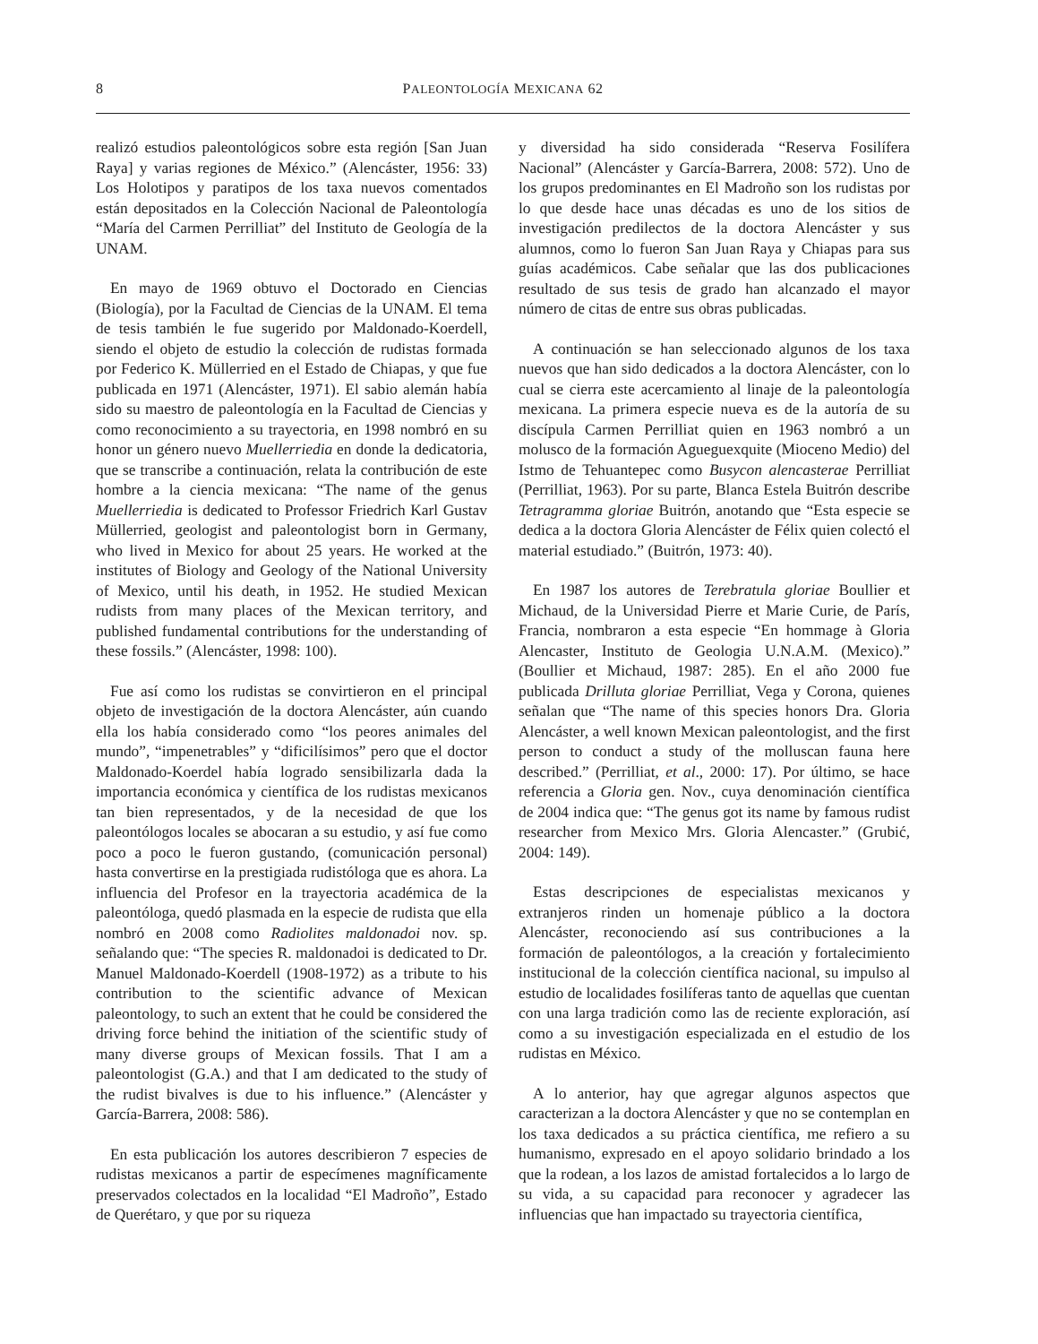8 PALEONTOLOGÍA MEXICANA 62
realizó estudios paleontológicos sobre esta región [San Juan Raya] y varias regiones de México.” (Alencáster, 1956: 33) Los Holotipos y paratipos de los taxa nuevos comentados están depositados en la Colección Nacional de Paleontología “María del Carmen Perrilliat” del Instituto de Geología de la UNAM.
En mayo de 1969 obtuvo el Doctorado en Ciencias (Biología), por la Facultad de Ciencias de la UNAM. El tema de tesis también le fue sugerido por Maldonado-Koerdell, siendo el objeto de estudio la colección de rudistas formada por Federico K. Müllerried en el Estado de Chiapas, y que fue publicada en 1971 (Alencáster, 1971). El sabio alemán había sido su maestro de paleontología en la Facultad de Ciencias y como reconocimiento a su trayectoria, en 1998 nombró en su honor un género nuevo Muellerriedia en donde la dedicatoria, que se transcribe a continuación, relata la contribución de este hombre a la ciencia mexicana: “The name of the genus Muellerriedia is dedicated to Professor Friedrich Karl Gustav Müllerried, geologist and paleontologist born in Germany, who lived in Mexico for about 25 years. He worked at the institutes of Biology and Geology of the National University of Mexico, until his death, in 1952. He studied Mexican rudists from many places of the Mexican territory, and published fundamental contributions for the understanding of these fossils.” (Alencáster, 1998: 100).
Fue así como los rudistas se convirtieron en el principal objeto de investigación de la doctora Alencáster, aún cuando ella los había considerado como “los peores animales del mundo”, “impenetrables” y “dificilísimos” pero que el doctor Maldonado-Koerdel había logrado sensibilizarla dada la importancia económica y científica de los rudistas mexicanos tan bien representados, y de la necesidad de que los paleontólogos locales se abocaran a su estudio, y así fue como poco a poco le fueron gustando, (comunicación personal) hasta convertirse en la prestigiada rudistóloga que es ahora. La influencia del Profesor en la trayectoria académica de la paleontóloga, quedó plasmada en la especie de rudista que ella nombró en 2008 como Radiolites maldonadoi nov. sp. señalando que: “The species R. maldonadoi is dedicated to Dr. Manuel Maldonado-Koerdell (1908-1972) as a tribute to his contribution to the scientific advance of Mexican paleontology, to such an extent that he could be considered the driving force behind the initiation of the scientific study of many diverse groups of Mexican fossils. That I am a paleontologist (G.A.) and that I am dedicated to the study of the rudist bivalves is due to his influence.” (Alencáster y García-Barrera, 2008: 586).
En esta publicación los autores describieron 7 especies de rudistas mexicanos a partir de especímenes magníficamente preservados colectados en la localidad “El Madroño”, Estado de Querétaro, y que por su riqueza
y diversidad ha sido considerada “Reserva Fosilífera Nacional” (Alencáster y García-Barrera, 2008: 572). Uno de los grupos predominantes en El Madroño son los rudistas por lo que desde hace unas décadas es uno de los sitios de investigación predilectos de la doctora Alencáster y sus alumnos, como lo fueron San Juan Raya y Chiapas para sus guías académicos. Cabe señalar que las dos publicaciones resultado de sus tesis de grado han alcanzado el mayor número de citas de entre sus obras publicadas.
A continuación se han seleccionado algunos de los taxa nuevos que han sido dedicados a la doctora Alencáster, con lo cual se cierra este acercamiento al linaje de la paleontología mexicana. La primera especie nueva es de la autoría de su discípula Carmen Perrilliat quien en 1963 nombró a un molusco de la formación Agueguexquite (Mioceno Medio) del Istmo de Tehuantepec como Busycon alencasterae Perrilliat (Perrilliat, 1963). Por su parte, Blanca Estela Buitrón describe Tetragramma gloriae Buitrón, anotando que “Esta especie se dedica a la doctora Gloria Alencáster de Félix quien colectó el material estudiado.” (Buitrón, 1973: 40).
En 1987 los autores de Terebratula gloriae Boullier et Michaud, de la Universidad Pierre et Marie Curie, de París, Francia, nombraron a esta especie “En hommage à Gloria Alencaster, Instituto de Geologia U.N.A.M. (Mexico).” (Boullier et Michaud, 1987: 285). En el año 2000 fue publicada Drilluta gloriae Perrilliat, Vega y Corona, quienes señalan que “The name of this species honors Dra. Gloria Alencáster, a well known Mexican paleontologist, and the first person to conduct a study of the molluscan fauna here described.” (Perrilliat, et al., 2000: 17). Por último, se hace referencia a Gloria gen. Nov., cuya denominación científica de 2004 indica que: “The genus got its name by famous rudist researcher from Mexico Mrs. Gloria Alencaster.” (Grubić, 2004: 149).
Estas descripciones de especialistas mexicanos y extranjeros rinden un homenaje público a la doctora Alencáster, reconociendo así sus contribuciones a la formación de paleontólogos, a la creación y fortalecimiento institucional de la colección científica nacional, su impulso al estudio de localidades fosilíferas tanto de aquellas que cuentan con una larga tradición como las de reciente exploración, así como a su investigación especializada en el estudio de los rudistas en México.
A lo anterior, hay que agregar algunos aspectos que caracterizan a la doctora Alencáster y que no se contemplan en los taxa dedicados a su práctica científica, me refiero a su humanismo, expresado en el apoyo solidario brindado a los que la rodean, a los lazos de amistad fortalecidos a lo largo de su vida, a su capacidad para reconocer y agradecer las influencias que han impactado su trayectoria científica,